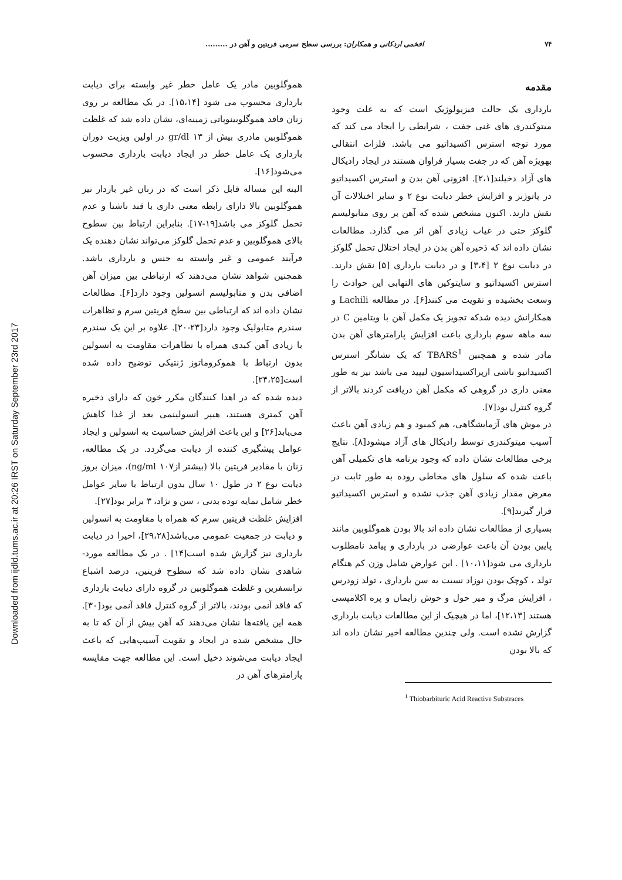Downloaded from ijdld.tums.ac.ir at 20:26 IRST on Saturday September 23rd 2017
۷۴ افخمی اردکانی و همکاران: بررسی سطح سرمی فریتین و آهن در .........
مقدمه
بارداری یک حالت فیزیولوژیک است که به علت وجود میتوکندری های غنی جفت ، شرایطی را ایجاد می کند که مورد توجه استرس اکسیداتیو می باشد. فلزات انتقالی بهویژه آهن که در جفت بسیار فراوان هستند در ایجاد رادیکال های آزاد دخیلند[۲،۱]. افزونی آهن بدن و استرس اکسیداتیو در پاتوژنز و افزایش خطر دیابت نوع ۲ و سایر اختلالات آن نقش دارند. اکنون مشخص شده که آهن بر روی متابولیسم گلوکز حتی در غیاب زیادی آهن اثر می گذارد. مطالعات نشان داده اند که ذخیره آهن بدن در ایجاد اختلال تحمل گلوکز در دیابت نوع ۲ [۳،۴] و در دیابت بارداری [۵] نقش دارند. استرس اکسیداتیو و سایتوکین های التهابی این حوادث را وسعت بخشیده و تقویت می کنند[۶]. در مطالعه Lachili و همکارانش دیده شدکه تجویز یک مکمل آهن با ویتامین C در سه ماهه سوم بارداری باعث افزایش پارامترهای آهن بدن مادر شده و همچنین TBARS<sup>1</sup> که یک نشانگر استرس اکسیداتیو ناشی ازپراکسیداسیون لیپید می باشد نیز به طور معنی داری در گروهی که مکمل آهن دریافت کردند بالاتر از گروه کنترل بود[۷].
در موش های آزمایشگاهی، هم کمبود و هم زیادی آهن باعث آسیب میتوکندری توسط رادیکال های آزاد میشود[۸]. نتایج برخی مطالعات نشان داده که وجود برنامه های تکمیلی آهن باعث شده که سلول های مخاطی روده به طور ثابت در معرض مقدار زیادی آهن جذب نشده و استرس اکسیداتیو قرار گیرند[۹].
بسیاری از مطالعات نشان داده اند بالا بودن هموگلوبین مانند پایین بودن آن باعث عوارضی در بارداری و پیامد نامطلوب بارداری می شود[۱۰،۱۱] . این عوارض شامل وزن کم هنگام تولد ، کوچک بودن نوزاد نسبت به سن بارداری ، تولد زودرس ، افزایش مرگ و میر حول و حوش زایمان و پره اکلامپسی هستند [۱۲،۱۳]، اما در هیچیک از این مطالعات دیابت بارداری گزارش نشده است. ولی چندین مطالعه اخیر نشان داده اند که بالا بودن
<sup>1</sup> Thiobarbituric Acid Reactive Substraces
هموگلوبین مادر یک عامل خطر غیر وابسته برای دیابت بارداری محسوب می شود [۱۵،۱۴]. در یک مطالعه بر روی زنان فاقد هموگلوبینوپاتی زمینه‌ای، نشان داده شد که غلظت هموگلوبین مادری بیش از ۱۳ gr/dl در اولین ویزیت دوران بارداری یک عامل خطر در ایجاد دیابت بارداری محسوب می‌شود[۱۶].
البته این مساله قابل ذکر است که در زنان غیر باردار نیز هموگلوبین بالا دارای رابطه معنی داری با قند ناشتا و عدم تحمل گلوکز می باشد[۱۹-۱۷]. بنابراین ارتباط بین سطوح بالای هموگلوبین و عدم تحمل گلوکز می‌تواند نشان دهنده یک فرآیند عمومی و غیر وابسته به جنس و بارداری باشد. همچنین شواهد نشان می‌دهند که ارتباطی بین میزان آهن اضافی بدن و متابولیسم انسولین وجود دارد[۶]. مطالعات نشان داده اند که ارتباطی بین سطح فریتین سرم و تظاهرات سندرم متابولیک وجود دارد[۲۳-۲۰]. علاوه بر این یک سندرم با زیادی آهن کبدی همراه با تظاهرات مقاومت به انسولین بدون ارتباط با هموکروماتوز ژنتیکی توضیح داده شده است[۲۴،۲۵].
دیده شده که در اهدا کنندگان مکرر خون که دارای ذخیره آهن کمتری هستند، هیپر انسولینمی بعد از غذا کاهش می‌یابد[۲۶] و این باعث افزایش حساسیت به انسولین و ایجاد عوامل پیشگیری کننده از دیابت می‌گردد. در یک مطالعه، زنان با مقادیر فریتین بالا (بیشتر از۱۰۷ ng/ml)، میزان بروز دیابت نوع ۲ در طول ۱۰ سال بدون ارتباط با سایر عوامل خطر شامل نمایه توده بدنی ، سن و نژاد، ۳ برابر بود[۲۷].
افزایش غلظت فریتین سرم که همراه با مقاومت به انسولین و دیابت در جمعیت عمومی می‌باشد[۲۹،۲۸]، اخیرا در دیابت بارداری نیز گزارش شده است[۱۴] . در یک مطالعه مورد- شاهدی نشان داده شد که سطوح فریتین، درصد اشباع ترانسفرین و غلظت هموگلوبین در گروه دارای دیابت بارداری که فاقد آنمی بودند، بالاتر از گروه کنترل فاقد آنمی بود[۳۰]. همه این یافته‌ها نشان می‌دهند که آهن بیش از آن که تا به حال مشخص شده در ایجاد و تقویت آسیب‌هایی که باعث ایجاد دیابت می‌شوند دخیل است. این مطالعه جهت مقایسه پارامترهای آهن در